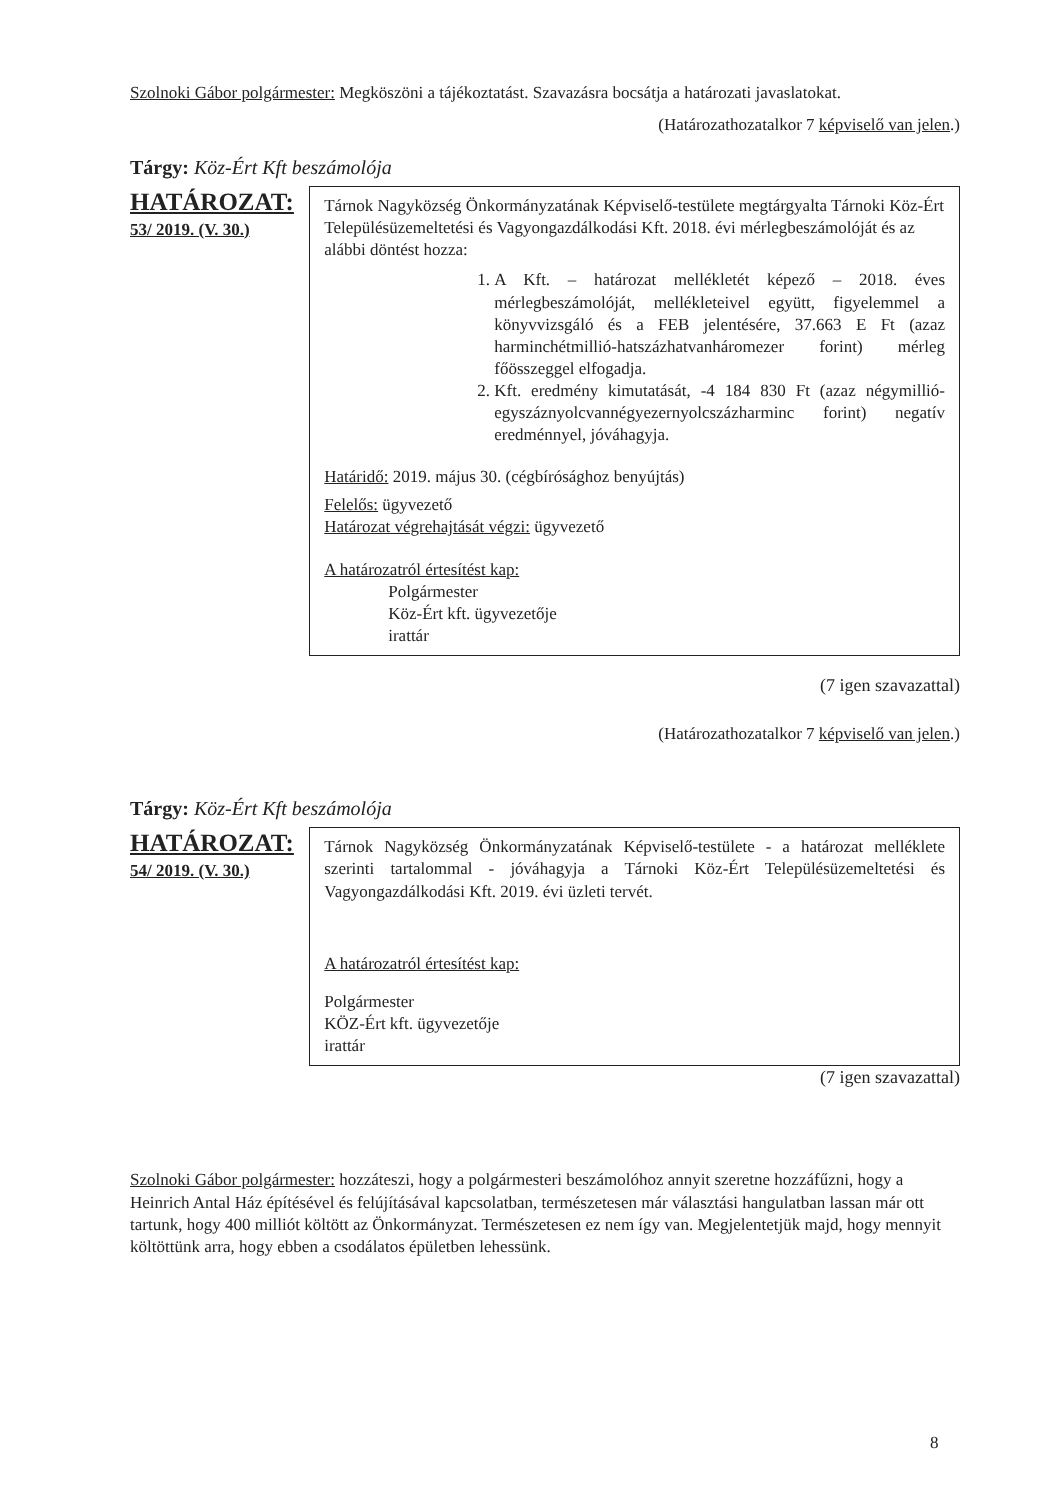Szolnoki Gábor polgármester: Megköszöni a tájékoztatást. Szavazásra bocsátja a határozati javaslatokat.
(Határozathozatalkor 7 képviselő van jelen.)
Tárgy: Köz-Ért Kft beszámolója
HATÁROZAT:
53/ 2019. (V. 30.)
Tárnok Nagyközség Önkormányzatának Képviselő-testülete megtárgyalta Tárnoki Köz-Ért Településüzemeltetési és Vagyongazdálkodási Kft. 2018. évi mérlegbeszámolóját és az alábbi döntést hozza:
1. A Kft. – határozat mellékletét képező – 2018. éves mérlegbeszámolóját, mellékleteivel együtt, figyelemmel a könyvvizsgáló és a FEB jelentésére, 37.663 E Ft (azaz harminchétmillió-hatszázhatvanháromezer forint) mérleg főösszeggel elfogadja.
2. Kft. eredmény kimutatását, -4 184 830 Ft (azaz négymillió-egyszáznyolcvannégyezernyolcszázharminc forint) negatív eredménnyel, jóváhagyja.
Határidő: 2019. május 30. (cégbírósághoz benyújtás)
Felelős: ügyvezető
Határozat végrehajtását végzi: ügyvezető
A határozatról értesítést kap:
Polgármester
Köz-Ért kft. ügyvezetője
irattár
(7 igen szavazattal)
(Határozathozatalkor 7 képviselő van jelen.)
Tárgy: Köz-Ért Kft beszámolója
HATÁROZAT:
54/ 2019. (V. 30.)
Tárnok Nagyközség Önkormányzatának Képviselő-testülete - a határozat melléklete szerinti tartalommal - jóváhagyja a Tárnoki Köz-Ért Településüzemeltetési és Vagyongazdálkodási Kft. 2019. évi üzleti tervét.
A határozatról értesítést kap:
Polgármester
KÖZ-Ért kft. ügyvezetője
irattár
(7 igen szavazattal)
Szolnoki Gábor polgármester: hozzáteszi, hogy a polgármesteri beszámolóhoz annyit szeretne hozzáfűzni, hogy a Heinrich Antal Ház építésével és felújításával kapcsolatban, természetesen már választási hangulatban lassan már ott tartunk, hogy 400 milliót költött az Önkormányzat. Természetesen ez nem így van. Megjelentetjük majd, hogy mennyit költöttünk arra, hogy ebben a csodálatos épületben lehessünk.
8